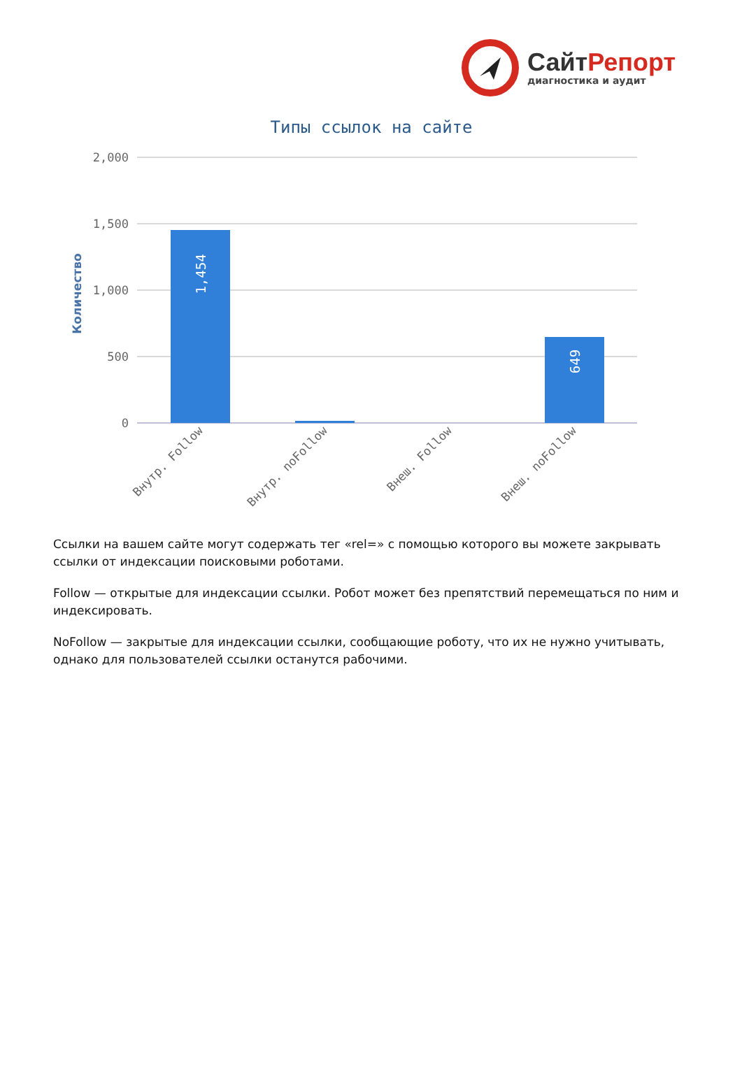СайтРепорт
диагностика и аудит
Типы ссылок на сайте
Количество
2,000
1,500
1,000
500
0
1,454
649
Внутр. Follow
Внутр. noFollow
Внеш. Follow
Внеш. noFollow
Ссылки на вашем сайте могут содержать тег «rel=» с помощью которого вы можете закрывать ссылки от индексации поисковыми роботами.
Follow — открытые для индексации ссылки. Робот может без препятствий перемещаться по ним и индексировать.
NoFollow — закрытые для индексации ссылки, сообщающие роботу, что их не нужно учитывать, однако для пользователей ссылки останутся рабочими.